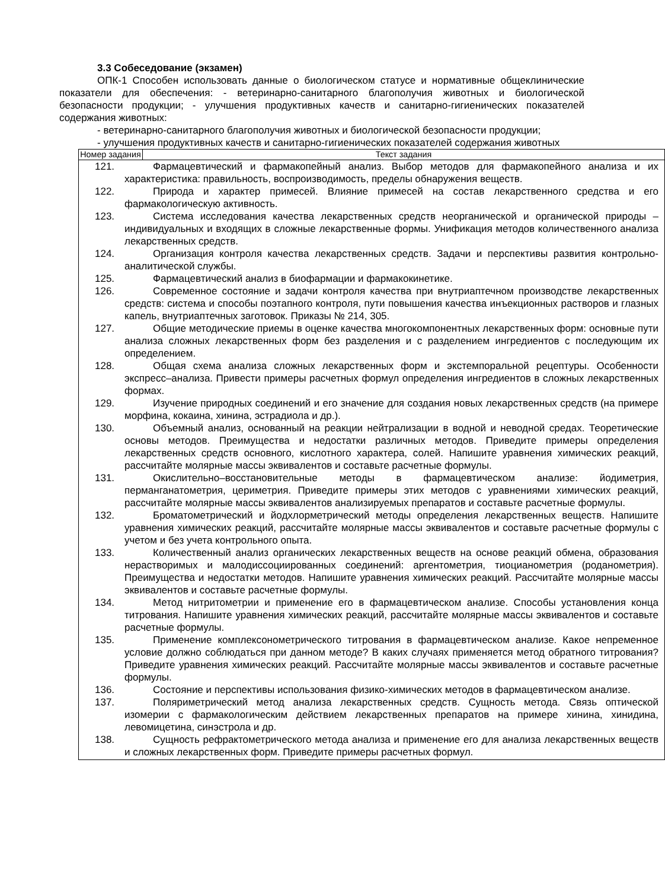3.3 Собеседование (экзамен)
ОПК-1 Способен использовать данные о биологическом статусе и нормативные общеклинические показатели для обеспечения: - ветеринарно-санитарного благополучия животных и биологической безопасности продукции; - улучшения продуктивных качеств и санитарно-гигиенических показателей содержания животных:
- ветеринарно-санитарного благополучия животных и биологической безопасности продукции;
- улучшения продуктивных качеств и санитарно-гигиенических показателей содержания животных
| Номер задания | Текст задания |
| --- | --- |
| 121. Фармацевтический и фармакопейный анализ. Выбор методов для фармакопейного анализа и их характеристика: правильность, воспроизводимость, пределы обнаружения веществ. 122. Природа и характер примесей. Влияние примесей на состав лекарственного средства и его фармакологическую активность. 123. Система исследования качества лекарственных средств неорганической и органической природы – индивидуальных и входящих в сложные лекарственные формы. Унификация методов количественного анализа лекарственных средств. 124. Организация контроля качества лекарственных средств. Задачи и перспективы развития контрольно-аналитической службы. 125. Фармацевтический анализ в биофармации и фармакокинетике. 126. Современное состояние и задачи контроля качества при внутриаптечном производстве лекарственных средств: система и способы поэтапного контроля, пути повышения качества инъекционных растворов и глазных капель, внутриаптечных заготовок. Приказы № 214, 305. 127. Общие методические приемы в оценке качества многокомпонентных лекарственных форм: основные пути анализа сложных лекарственных форм без разделения и с разделением ингредиентов с последующим их определением. 128. Общая схема анализа сложных лекарственных форм и экстемпоральной рецептуры. Особенности экспресс–анализа. Привести примеры расчетных формул определения ингредиентов в сложных лекарственных формах. 129. Изучение природных соединений и его значение для создания новых лекарственных средств (на примере морфина, кокаина, хинина, эстрадиола и др.). 130. Объемный анализ, основанный на реакции нейтрализации в водной и неводной средах. Теоретические основы методов. Преимущества и недостатки различных методов. Приведите примеры определения лекарственных средств основного, кислотного характера, солей. Напишите уравнения химических реакций, рассчитайте молярные массы эквивалентов и составьте расчетные формулы. 131. Окислительно–восстановительные методы в фармацевтическом анализе: йодиметрия, перманганатометрия, цериметрия. Приведите примеры этих методов с уравнениями химических реакций, рассчитайте молярные массы эквивалентов анализируемых препаратов и составьте расчетные формулы. 132. Броматометрический и йодхлорметрический методы определения лекарственных веществ. Напишите уравнения химических реакций, рассчитайте молярные массы эквивалентов и составьте расчетные формулы с учетом и без учета контрольного опыта. 133. Количественный анализ органических лекарственных веществ на основе реакций обмена, образования нерастворимых и малодиссоциированных соединений: аргентометрия, тиоцианометрия (роданометрия). Преимущества и недостатки методов. Напишите уравнения химических реакций. Рассчитайте молярные массы эквивалентов и составьте расчетные формулы. 134. Метод нитритометрии и применение его в фармацевтическом анализе. Способы установления конца титрования. Напишите уравнения химических реакций, рассчитайте молярные массы эквивалентов и составьте расчетные формулы. 135. Применение комплексонометрического титрования в фармацевтическом анализе. Какое непременное условие должно соблюдаться при данном методе? В каких случаях применяется метод обратного титрования? Приведите уравнения химических реакций. Рассчитайте молярные массы эквивалентов и составьте расчетные формулы. 136. Состояние и перспективы использования физико-химических методов в фармацевтическом анализе. 137. Поляриметрический метод анализа лекарственных средств. Сущность метода. Связь оптической изомерии с фармакологическим действием лекарственных препаратов на примере хинина, хинидина, левомицетина, синэстрола и др. 138. Сущность рефрактометрического метода анализа и применение его для анализа лекарственных веществ и сложных лекарственных форм. Приведите примеры расчетных формул. | |